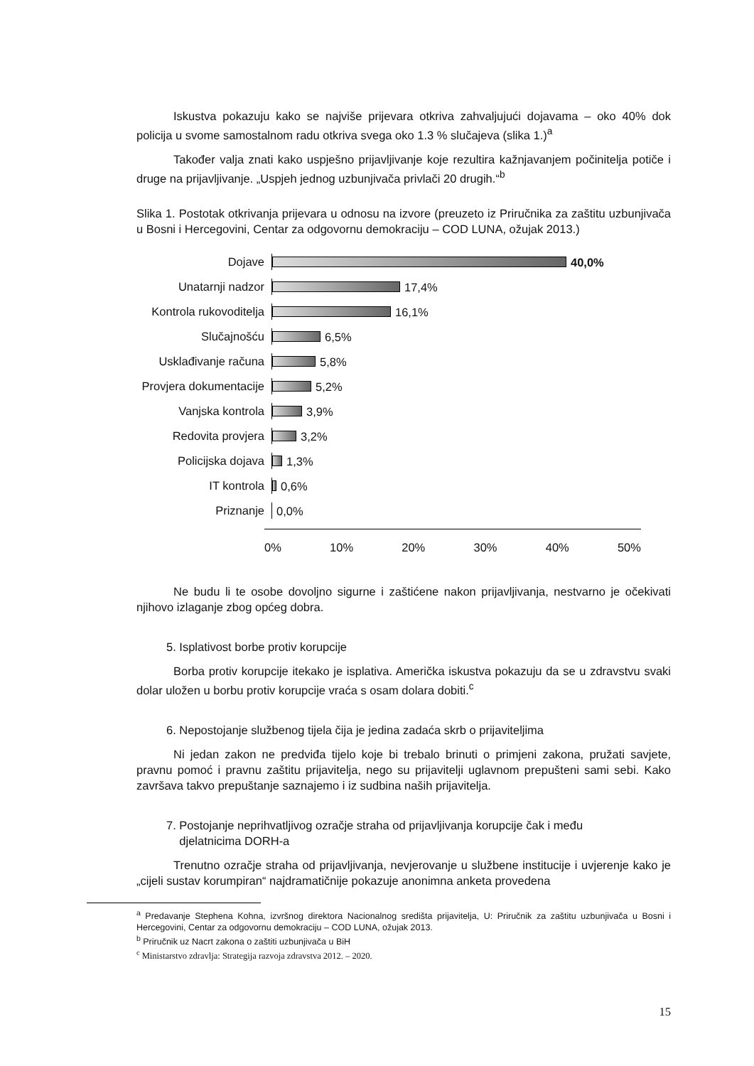Iskustva pokazuju kako se najviše prijevara otkriva zahvaljujući dojavama – oko 40% dok policija u svome samostalnom radu otkriva svega oko 1.3 % slučajeva (slika 1.)<sup>a</sup>
Također valja znati kako uspješno prijavljivanje koje rezultira kažnjavanjem počinitelja potiče i druge na prijavljivanje. „Uspjeh jednog uzbunjivača privlači 20 drugih.“<sup>b</sup>
Slika 1. Postotak otkrivanja prijevara u odnosu na izvore (preuzeto iz Priručnika za zaštitu uzbunjivača u Bosni i Hercegovini, Centar za odgovornu demokraciju – COD LUNA, ožujak 2013.)
Dojave
40,0%
Unatarnji nadzor
17,4%
Kontrola rukovoditelja
16,1%
Slučajnošću
6,5%
Usklađivanje računa
5,8%
Provjera dokumentacije
5,2%
Vanjska kontrola
3,9%
Redovita provjera
3,2%
Policijska dojava
1,3%
IT kontrola
0,6%
Priznanje
0,0%
0% 10% 20% 30% 40% 50%
Ne budu li te osobe dovoljno sigurne i zaštićene nakon prijavljivanja, nestvarno je očekivati njihovo izlaganje zbog općeg dobra.
5. Isplativost borbe protiv korupcije
Borba protiv korupcije itekako je isplativa. Američka iskustva pokazuju da se u zdravstvu svaki dolar uložen u borbu protiv korupcije vraća s osam dolara dobiti.<sup>c</sup>
6. Nepostojanje službenog tijela čija je jedina zadaća skrb o prijaviteljima
Ni jedan zakon ne predviđa tijelo koje bi trebalo brinuti o primjeni zakona, pružati savjete, pravnu pomoć i pravnu zaštitu prijavitelja, nego su prijavitelji uglavnom prepušteni sami sebi. Kako završava takvo prepuštanje saznajemo i iz sudbina naših prijavitelja.
7. Postojanje neprihvatljivog ozračje straha od prijavljivanja korupcije čak i među
djelatnicima DORH-a
Trenutno ozračje straha od prijavljivanja, nevjerovanje u službene institucije i uvjerenje kako je „cijeli sustav korumpiran“ najdramatičnije pokazuje anonimna anketa provedena
<sup>a</sup> Predavanje Stephena Kohna, izvršnog direktora Nacionalnog središta prijavitelja, U: Priručnik za zaštitu uzbunjivača u Bosni i Hercegovini, Centar za odgovornu demokraciju – COD LUNA, ožujak 2013.
<sup>b</sup> Priručnik uz Nacrt zakona o zaštiti uzbunjivača u BiH
<sup>c</sup> Ministarstvo zdravlja: Strategija razvoja zdravstva 2012. – 2020.
15